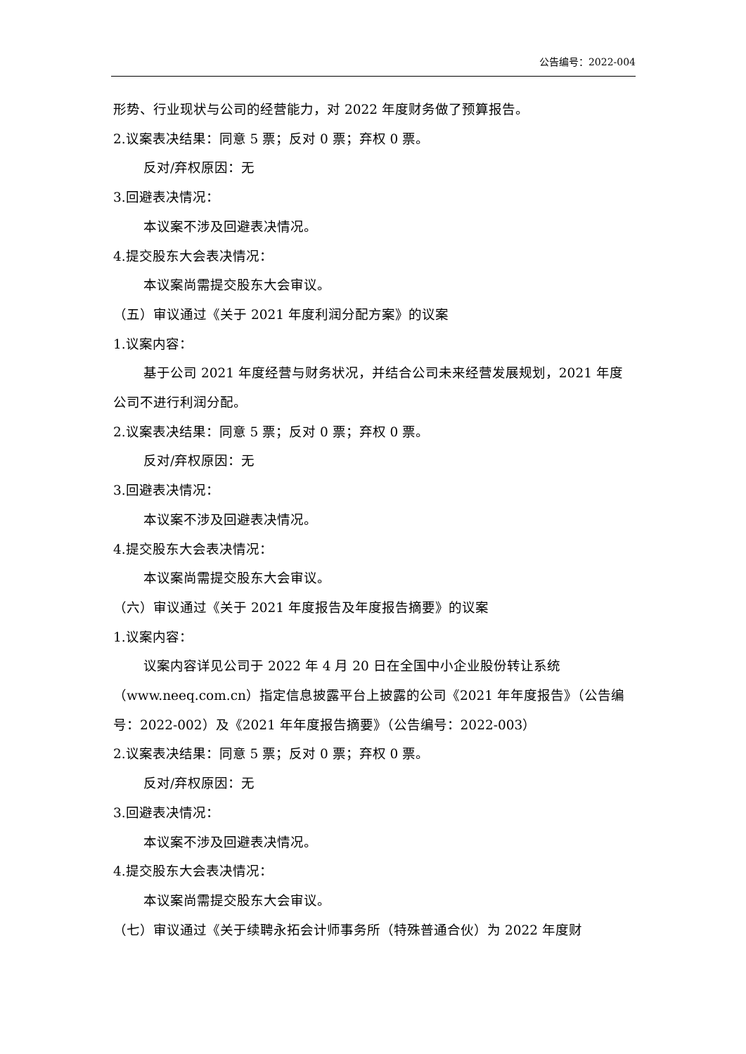公告编号：2022-004
形势、行业现状与公司的经营能力，对 2022 年度财务做了预算报告。
2.议案表决结果：同意 5 票；反对 0 票；弃权 0 票。
反对/弃权原因：无
3.回避表决情况：
本议案不涉及回避表决情况。
4.提交股东大会表决情况：
本议案尚需提交股东大会审议。
（五）审议通过《关于 2021 年度利润分配方案》的议案
1.议案内容：
基于公司 2021 年度经营与财务状况，并结合公司未来经营发展规划，2021 年度公司不进行利润分配。
2.议案表决结果：同意 5 票；反对 0 票；弃权 0 票。
反对/弃权原因：无
3.回避表决情况：
本议案不涉及回避表决情况。
4.提交股东大会表决情况：
本议案尚需提交股东大会审议。
（六）审议通过《关于 2021 年度报告及年度报告摘要》的议案
1.议案内容：
议案内容详见公司于 2022 年 4 月 20 日在全国中小企业股份转让系统（www.neeq.com.cn）指定信息披露平台上披露的公司《2021 年年度报告》（公告编号：2022-002）及《2021 年年度报告摘要》（公告编号：2022-003）
2.议案表决结果：同意 5 票；反对 0 票；弃权 0 票。
反对/弃权原因：无
3.回避表决情况：
本议案不涉及回避表决情况。
4.提交股东大会表决情况：
本议案尚需提交股东大会审议。
（七）审议通过《关于续聘永拓会计师事务所（特殊普通合伙）为 2022 年度财